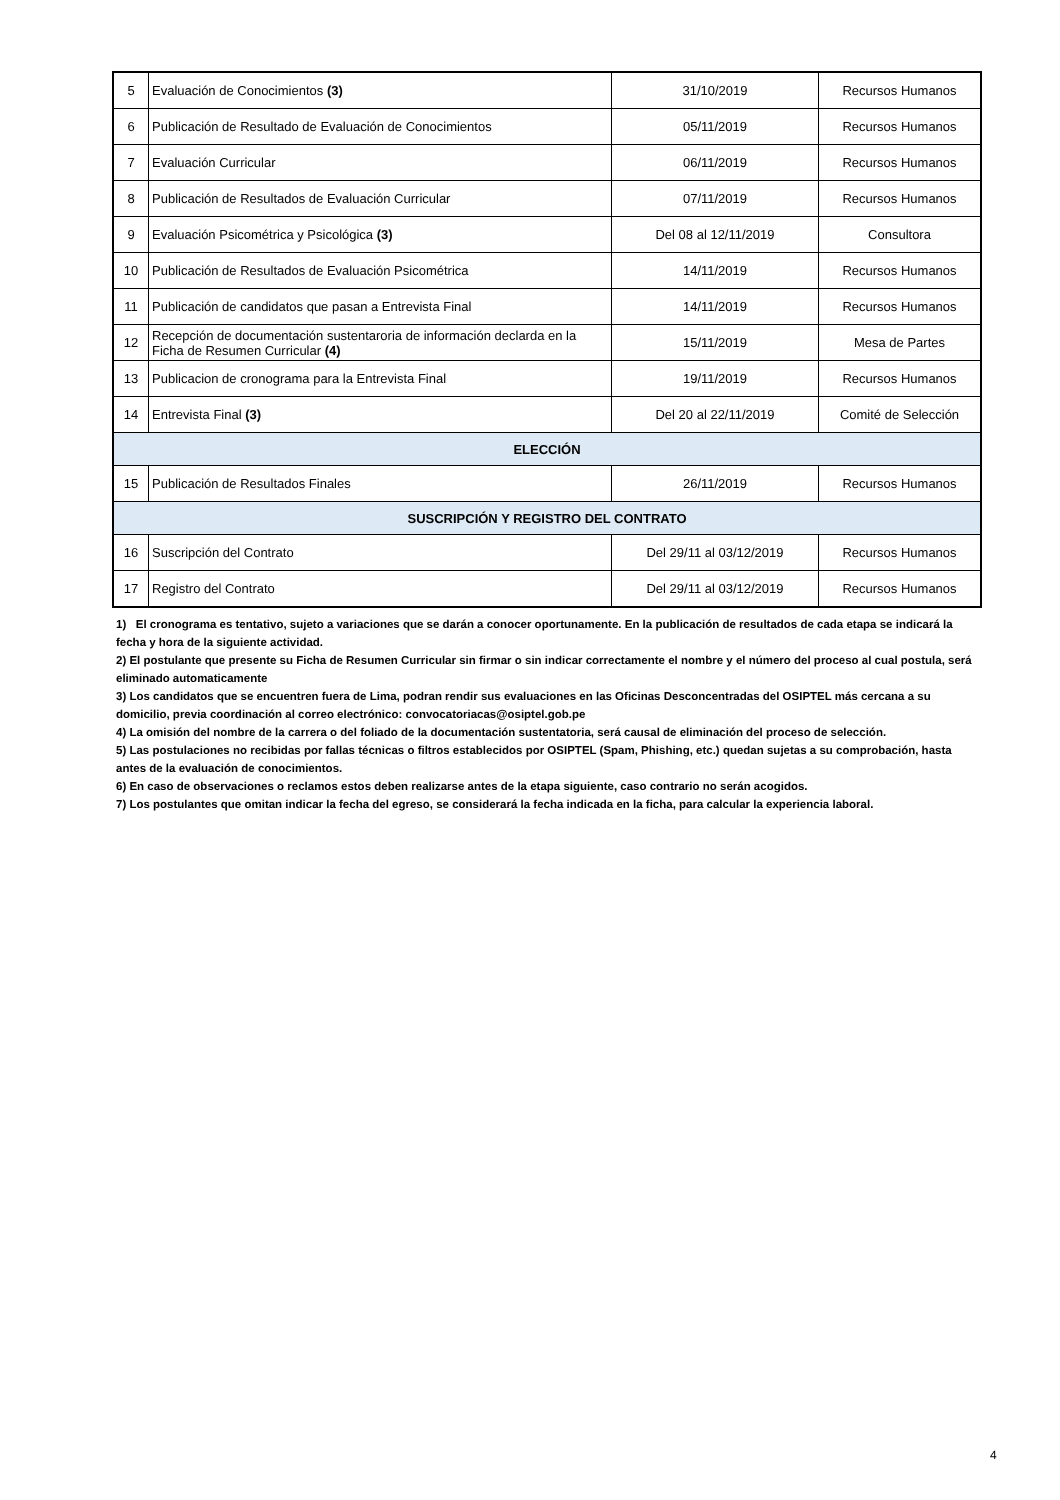| 5 | Evaluación de Conocimientos (3) | 31/10/2019 | Recursos Humanos |
| 6 | Publicación de Resultado de Evaluación de Conocimientos | 05/11/2019 | Recursos Humanos |
| 7 | Evaluación Curricular | 06/11/2019 | Recursos Humanos |
| 8 | Publicación de Resultados de Evaluación Curricular | 07/11/2019 | Recursos Humanos |
| 9 | Evaluación Psicométrica y Psicológica (3) | Del 08 al 12/11/2019 | Consultora |
| 10 | Publicación de Resultados de Evaluación Psicométrica | 14/11/2019 | Recursos Humanos |
| 11 | Publicación de candidatos que pasan a Entrevista Final | 14/11/2019 | Recursos Humanos |
| 12 | Recepción de documentación sustentaroria de información declarda en la Ficha de Resumen Curricular (4) | 15/11/2019 | Mesa de Partes |
| 13 | Publicacion de cronograma para la Entrevista Final | 19/11/2019 | Recursos Humanos |
| 14 | Entrevista Final (3) | Del 20 al 22/11/2019 | Comité de Selección |
| ELECCIÓN | | | |
| 15 | Publicación de Resultados Finales | 26/11/2019 | Recursos Humanos |
| SUSCRIPCIÓN Y REGISTRO DEL CONTRATO | | | |
| 16 | Suscripción del Contrato | Del 29/11 al 03/12/2019 | Recursos Humanos |
| 17 | Registro del Contrato | Del 29/11 al 03/12/2019 | Recursos Humanos |
1) El cronograma es tentativo, sujeto a variaciones que se darán a conocer oportunamente. En la publicación de resultados de cada etapa se indicará la fecha y hora de la siguiente actividad.
2) El postulante que presente su Ficha de Resumen Curricular sin firmar o sin indicar correctamente el nombre y el número del proceso al cual postula, será eliminado automaticamente
3) Los candidatos que se encuentren fuera de Lima, podran rendir sus evaluaciones en las Oficinas Desconcentradas del OSIPTEL más cercana a su domicilio, previa coordinación al correo electrónico: convocatoriacas@osiptel.gob.pe
4) La omisión del nombre de la carrera o del foliado de la documentación sustentatoria, será causal de eliminación del proceso de selección.
5) Las postulaciones no recibidas por fallas técnicas o filtros establecidos por OSIPTEL (Spam, Phishing, etc.) quedan sujetas a su comprobación, hasta antes de la evaluación de conocimientos.
6) En caso de observaciones o reclamos estos deben realizarse antes de la etapa siguiente, caso contrario no serán acogidos.
7) Los postulantes que omitan indicar la fecha del egreso, se considerará la fecha indicada en la ficha, para calcular la experiencia laboral.
4